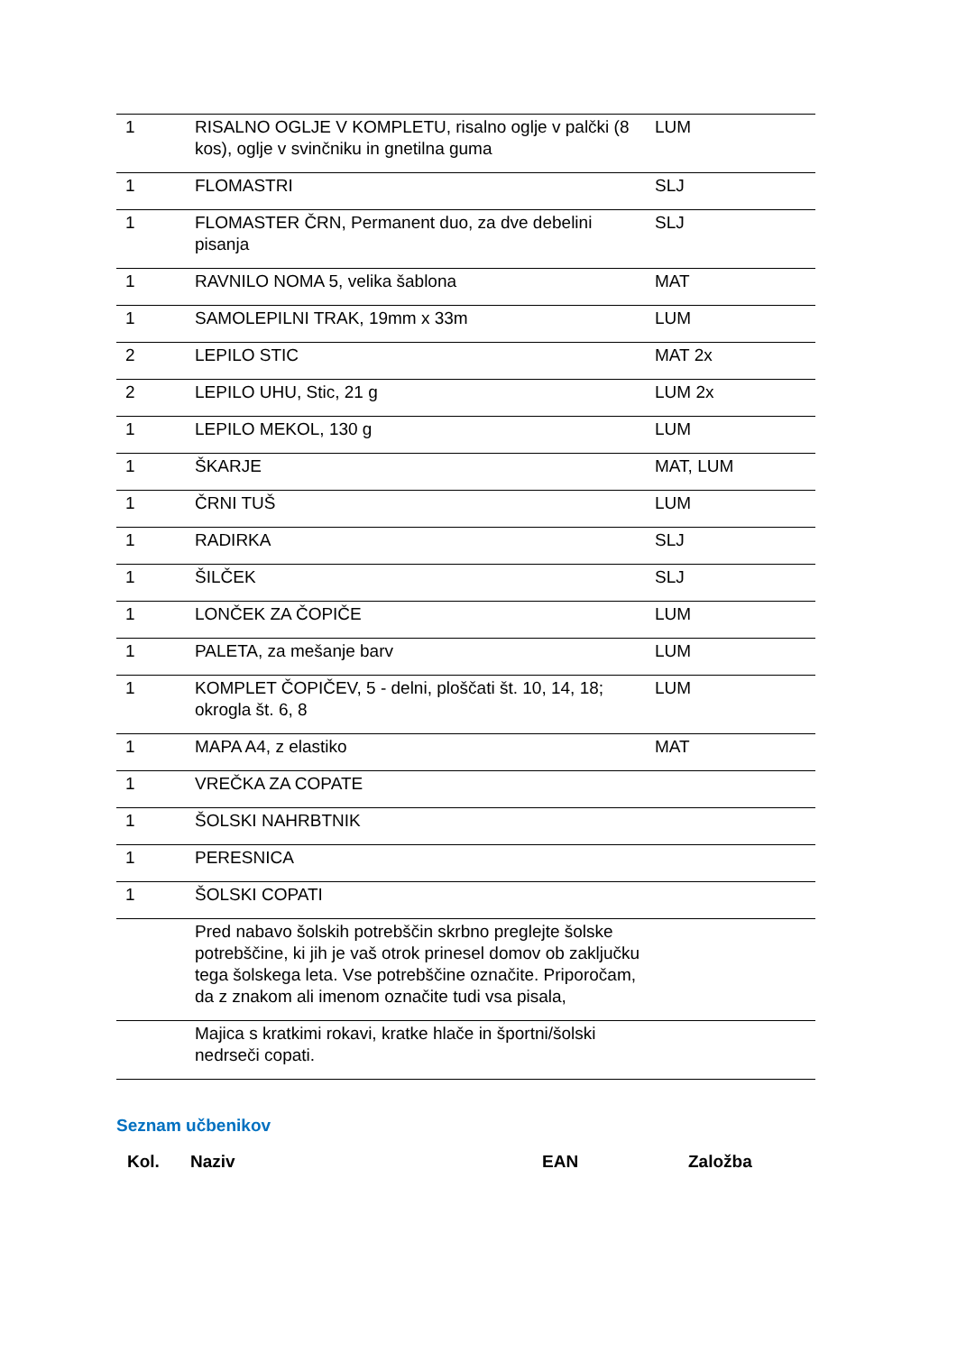| 1 | RISALNO OGLJE V KOMPLETU, risalno oglje v palčki (8 kos), oglje v svinčniku in gnetilna guma | LUM |
| 1 | FLOMASTRI | SLJ |
| 1 | FLOMASTER ČRN, Permanent duo, za dve debelini pisanja | SLJ |
| 1 | RAVNILO NOMA 5, velika šablona | MAT |
| 1 | SAMOLEPILNI TRAK, 19mm x 33m | LUM |
| 2 | LEPILO STIC | MAT 2x |
| 2 | LEPILO UHU, Stic, 21 g | LUM 2x |
| 1 | LEPILO MEKOL, 130 g | LUM |
| 1 | ŠKARJE | MAT, LUM |
| 1 | ČRNI TUŠ | LUM |
| 1 | RADIRKA | SLJ |
| 1 | ŠILČEK | SLJ |
| 1 | LONČEK ZA ČOPIČE | LUM |
| 1 | PALETA, za mešanje barv | LUM |
| 1 | KOMPLET ČOPIČEV, 5 - delni, ploščati št. 10, 14, 18; okrogla št. 6, 8 | LUM |
| 1 | MAPA A4, z elastiko | MAT |
| 1 | VREČKA ZA COPATE | |
| 1 | ŠOLSKI NAHRBTNIK | |
| 1 | PERESNICA | |
| 1 | ŠOLSKI COPATI | |
| | Pred nabavo šolskih potrebščin skrbno preglejte šolske potrebščine, ki jih je vaš otrok prinesel domov ob zaključku tega šolskega leta. Vse potrebščine označite. Priporočam, da z znakom ali imenom označite tudi vsa pisala, | |
| | Majica s kratkimi rokavi, kratke hlače in športni/šolski nedrseči copati. | |
Seznam učbenikov
Kol. Naziv EAN Založba